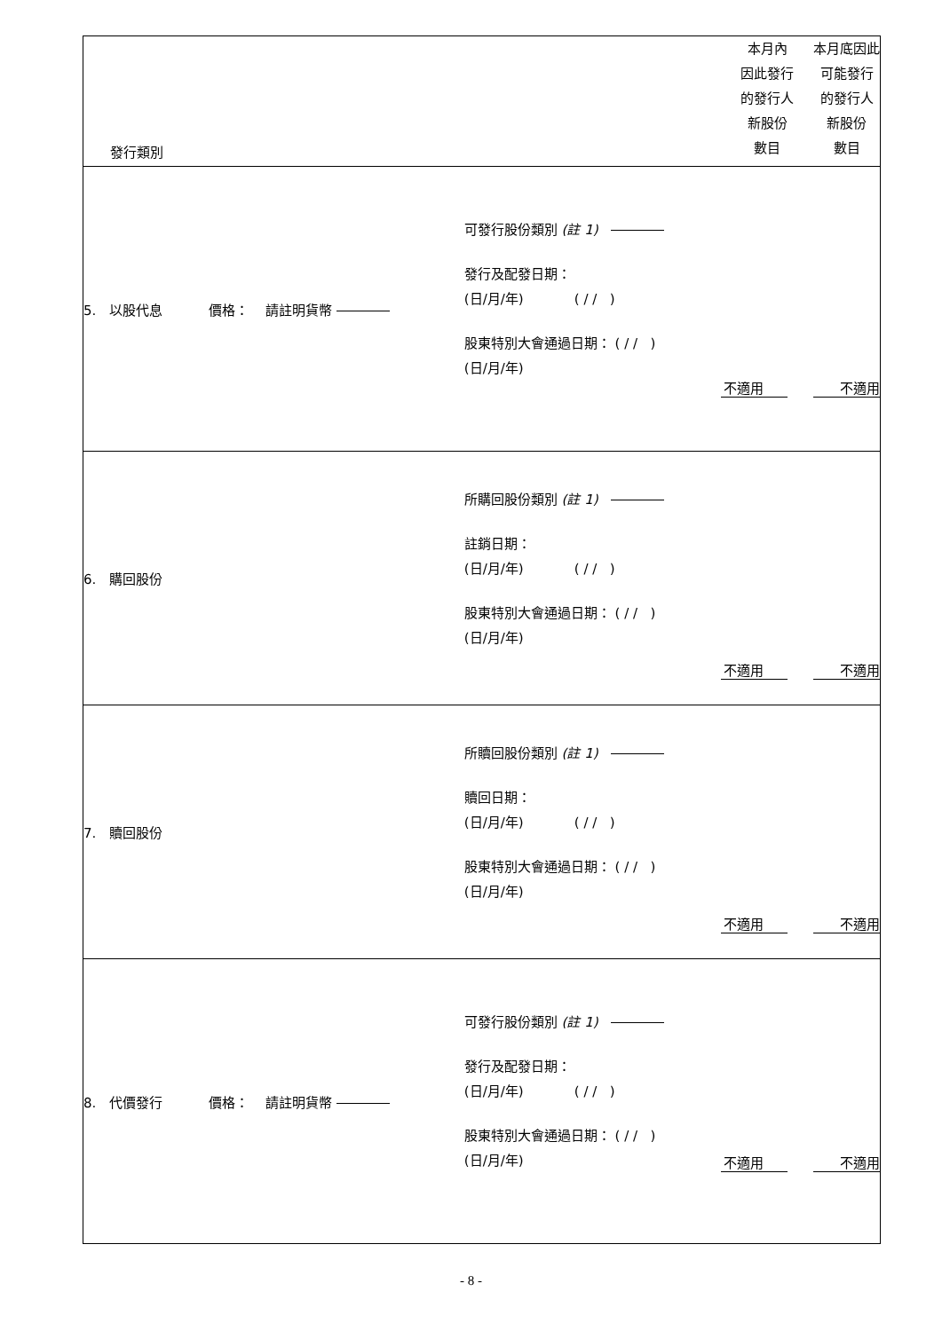| 發行類別 | | 本月內 因此發行 的發行人 新股份 數目 | 本月底因此 可能發行 的發行人 新股份 數目 |
| 5. 以股代息 價格： 請註明貨幣 | 可發行股份類別 (註 1) 發行及配發日期： (日/月/年) ( / / ) 股東特別大會通過日期： ( / / ) (日/月/年) | 不適用 | 不適用 |
| 6. 購回股份 | 所購回股份類別 (註 1) 註銷日期： (日/月/年) ( / / ) 股東特別大會通過日期： ( / / ) (日/月/年) | 不適用 | 不適用 |
| 7. 贖回股份 | 所贖回股份類別 (註 1) 贖回日期： (日/月/年) ( / / ) 股東特別大會通過日期： ( / / ) (日/月/年) | 不適用 | 不適用 |
| 8. 代價發行 價格： 請註明貨幣 | 可發行股份類別 (註 1) 發行及配發日期： (日/月/年) ( / / ) 股東特別大會通過日期： ( / / ) (日/月/年) | 不適用 | 不適用 |
- 8 -